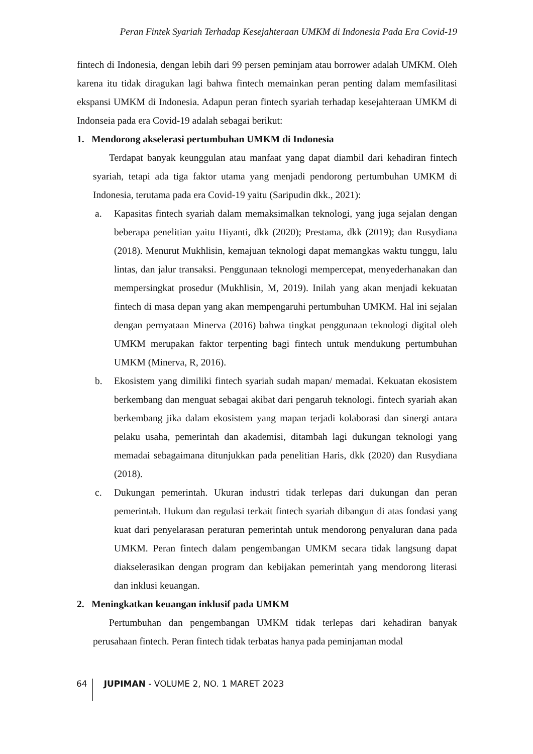Peran Fintek Syariah Terhadap Kesejahteraan UMKM di Indonesia Pada Era Covid-19
fintech di Indonesia, dengan lebih dari 99 persen peminjam atau borrower adalah UMKM. Oleh karena itu tidak diragukan lagi bahwa fintech memainkan peran penting dalam memfasilitasi ekspansi UMKM di Indonesia. Adapun peran fintech syariah terhadap kesejahteraan UMKM di Indonseia pada era Covid-19 adalah sebagai berikut:
1. Mendorong akselerasi pertumbuhan UMKM di Indonesia
Terdapat banyak keunggulan atau manfaat yang dapat diambil dari kehadiran fintech syariah, tetapi ada tiga faktor utama yang menjadi pendorong pertumbuhan UMKM di Indonesia, terutama pada era Covid-19 yaitu (Saripudin dkk., 2021):
a. Kapasitas fintech syariah dalam memaksimalkan teknologi, yang juga sejalan dengan beberapa penelitian yaitu Hiyanti, dkk (2020); Prestama, dkk (2019); dan Rusydiana (2018). Menurut Mukhlisin, kemajuan teknologi dapat memangkas waktu tunggu, lalu lintas, dan jalur transaksi. Penggunaan teknologi mempercepat, menyederhanakan dan mempersingkat prosedur (Mukhlisin, M, 2019). Inilah yang akan menjadi kekuatan fintech di masa depan yang akan mempengaruhi pertumbuhan UMKM. Hal ini sejalan dengan pernyataan Minerva (2016) bahwa tingkat penggunaan teknologi digital oleh UMKM merupakan faktor terpenting bagi fintech untuk mendukung pertumbuhan UMKM (Minerva, R, 2016).
b. Ekosistem yang dimiliki fintech syariah sudah mapan/ memadai. Kekuatan ekosistem berkembang dan menguat sebagai akibat dari pengaruh teknologi. fintech syariah akan berkembang jika dalam ekosistem yang mapan terjadi kolaborasi dan sinergi antara pelaku usaha, pemerintah dan akademisi, ditambah lagi dukungan teknologi yang memadai sebagaimana ditunjukkan pada penelitian Haris, dkk (2020) dan Rusydiana (2018).
c. Dukungan pemerintah. Ukuran industri tidak terlepas dari dukungan dan peran pemerintah. Hukum dan regulasi terkait fintech syariah dibangun di atas fondasi yang kuat dari penyelarasan peraturan pemerintah untuk mendorong penyaluran dana pada UMKM. Peran fintech dalam pengembangan UMKM secara tidak langsung dapat diakselerasikan dengan program dan kebijakan pemerintah yang mendorong literasi dan inklusi keuangan.
2. Meningkatkan keuangan inklusif pada UMKM
Pertumbuhan dan pengembangan UMKM tidak terlepas dari kehadiran banyak perusahaan fintech. Peran fintech tidak terbatas hanya pada peminjaman modal
64 JUPIMAN - VOLUME 2, NO. 1 MARET 2023